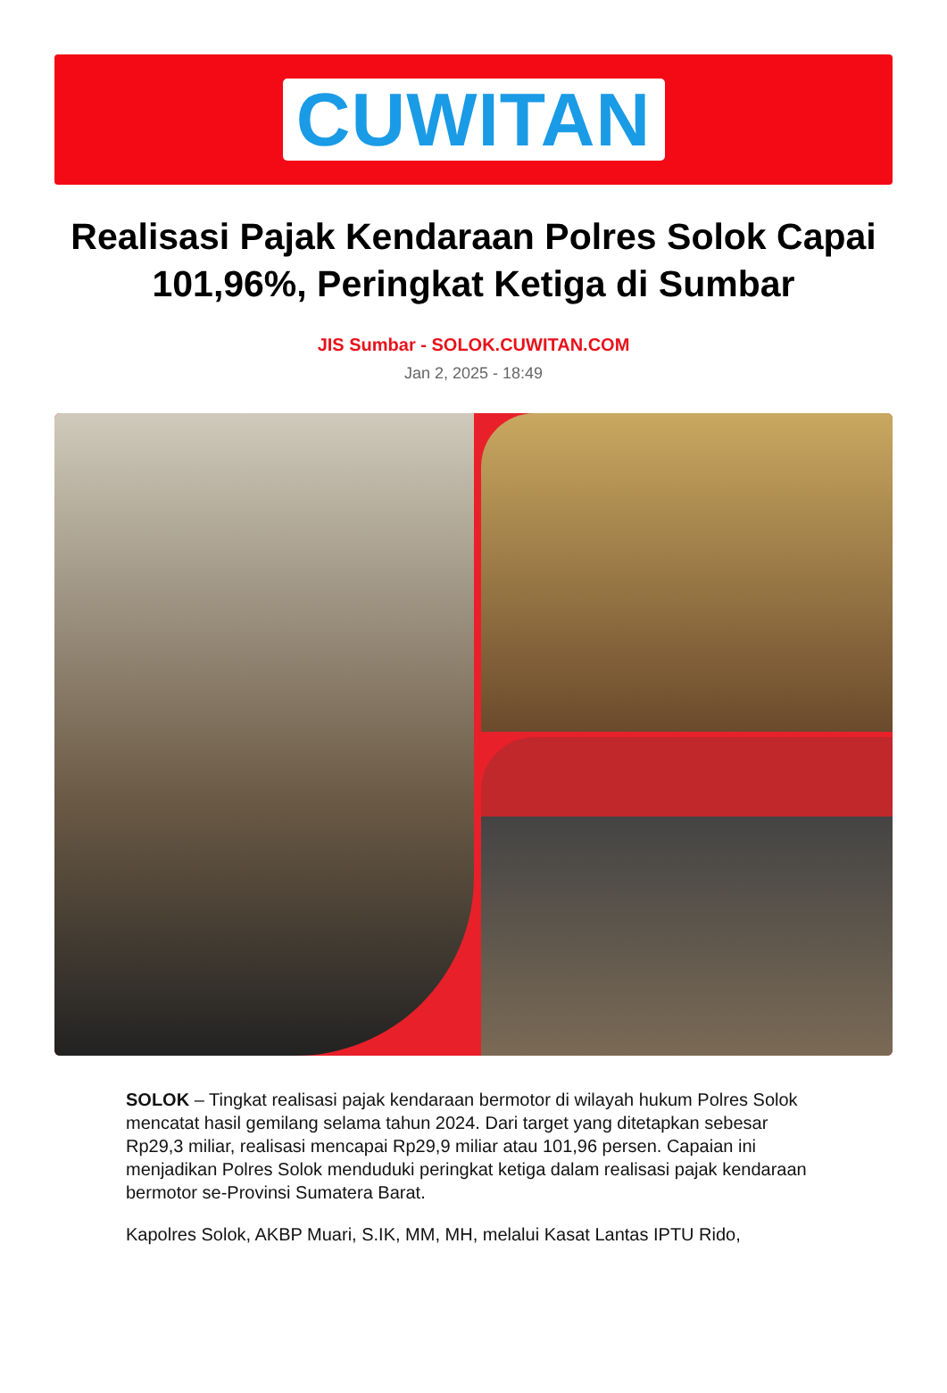CUWITAN
Realisasi Pajak Kendaraan Polres Solok Capai 101,96%, Peringkat Ketiga di Sumbar
JIS Sumbar - SOLOK.CUWITAN.COM
Jan 2, 2025 - 18:49
SOLOK – Tingkat realisasi pajak kendaraan bermotor di wilayah hukum Polres Solok mencatat hasil gemilang selama tahun 2024. Dari target yang ditetapkan sebesar Rp29,3 miliar, realisasi mencapai Rp29,9 miliar atau 101,96 persen. Capaian ini menjadikan Polres Solok menduduki peringkat ketiga dalam realisasi pajak kendaraan bermotor se-Provinsi Sumatera Barat.
Kapolres Solok, AKBP Muari, S.IK, MM, MH, melalui Kasat Lantas IPTU Rido,